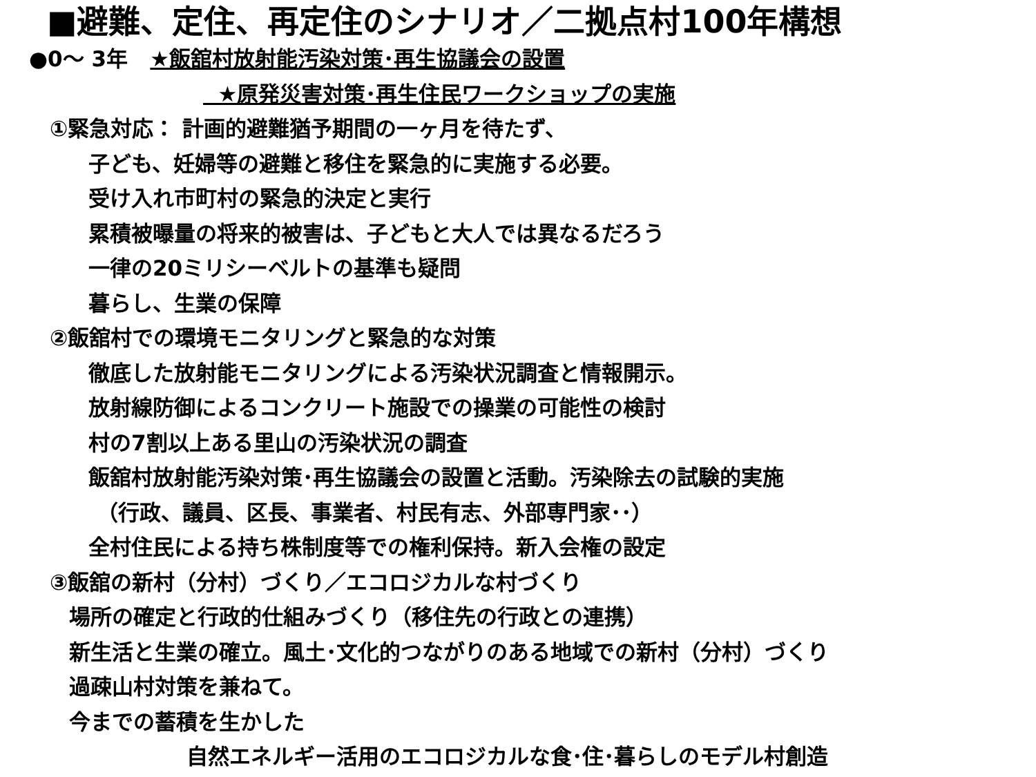■避難、定住、再定住のシナリオ／二拠点村100年構想
●0～ 3年 ★飯舘村放射能汚染対策･再生協議会の設置
★原発災害対策･再生住民ワークショップの実施
①緊急対応： 計画的避難猶予期間の一ヶ月を待たず、
子ども、妊婦等の避難と移住を緊急的に実施する必要。
受け入れ市町村の緊急的決定と実行
累積被曝量の将来的被害は、子どもと大人では異なるだろう
一律の20ミリシーベルトの基準も疑問
暮らし、生業の保障
②飯舘村での環境モニタリングと緊急的な対策
徹底した放射能モニタリングによる汚染状況調査と情報開示。
放射線防御によるコンクリート施設での操業の可能性の検討
村の7割以上ある里山の汚染状況の調査
飯舘村放射能汚染対策･再生協議会の設置と活動。汚染除去の試験的実施
（行政、議員、区長、事業者、村民有志、外部専門家･･）
全村住民による持ち株制度等での権利保持。新入会権の設定
③飯舘の新村（分村）づくり／エコロジカルな村づくり
場所の確定と行政的仕組みづくり（移住先の行政との連携）
新生活と生業の確立。風土･文化的つながりのある地域での新村（分村）づくり
過疎山村対策を兼ねて。
今までの蓄積を生かした
自然エネルギー活用のエコロジカルな食･住･暮らしのモデル村創造